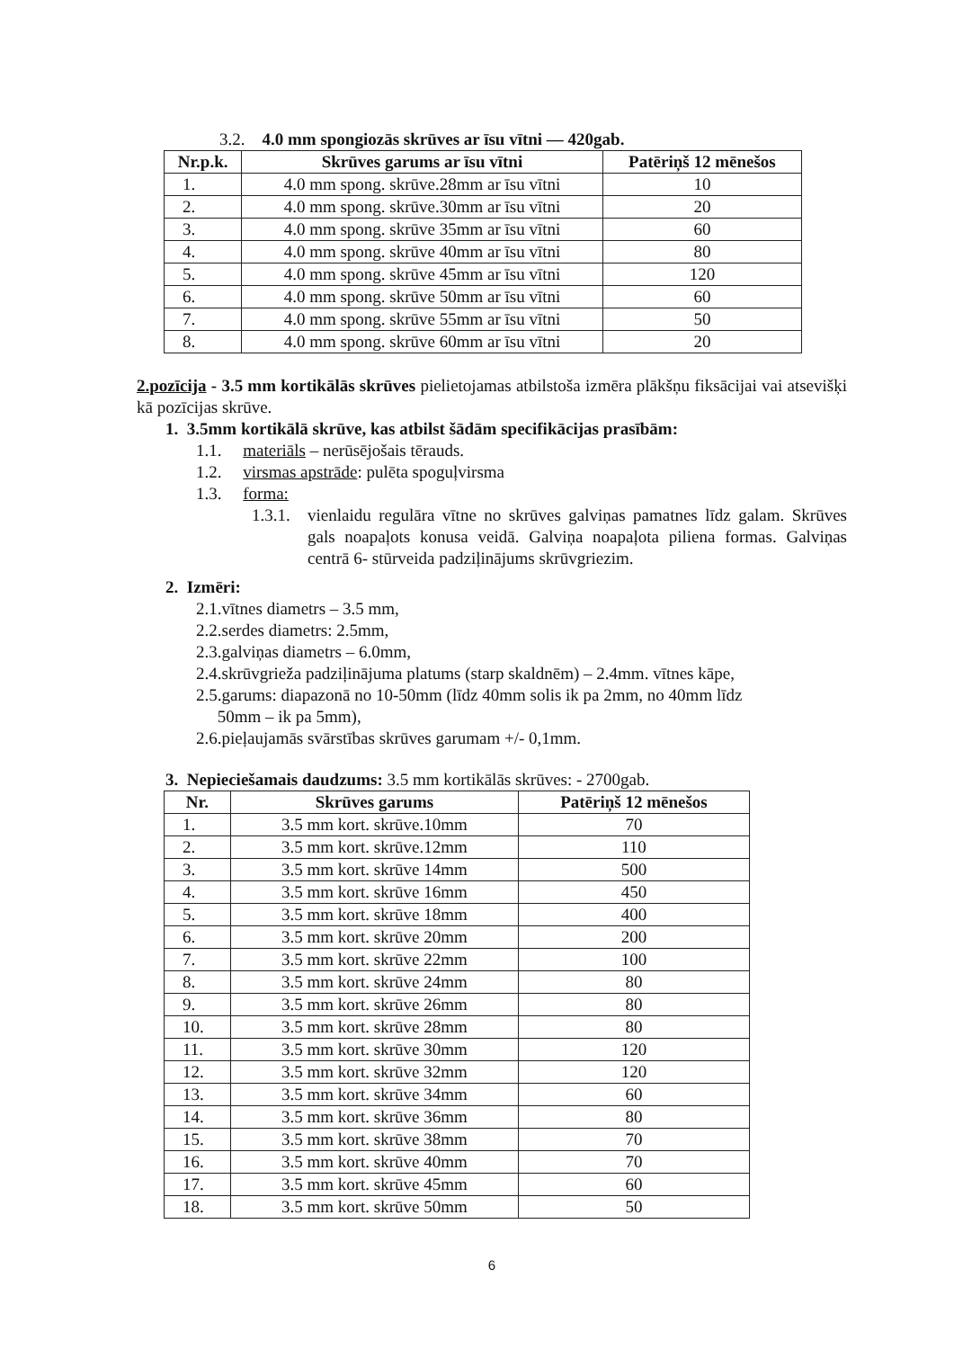3.2. 4.0 mm spongiozās skrūves ar īsu vītni — 420gab.
| Nr.p.k. | Skrūves garums ar īsu vītni | Patēriņš 12 mēnešos |
| --- | --- | --- |
| 1. | 4.0 mm spong. skrūve.28mm ar īsu vītni | 10 |
| 2. | 4.0 mm spong. skrūve.30mm ar īsu vītni | 20 |
| 3. | 4.0 mm spong. skrūve 35mm ar īsu vītni | 60 |
| 4. | 4.0 mm spong. skrūve 40mm ar īsu vītni | 80 |
| 5. | 4.0 mm spong. skrūve 45mm ar īsu vītni | 120 |
| 6. | 4.0 mm spong. skrūve 50mm ar īsu vītni | 60 |
| 7. | 4.0 mm spong. skrūve 55mm ar īsu vītni | 50 |
| 8. | 4.0 mm spong. skrūve 60mm ar īsu vītni | 20 |
2.pozīcija - 3.5 mm kortikālās skrūves pielietojamas atbilstoša izmēra plākšņu fiksācijai vai atsevišķi kā pozīcijas skrūve.
1. 3.5mm kortikālā skrūve, kas atbilst šādām specifikācijas prasībām:
1.1. materiāls – nerūsējošais tērauds.
1.2. virsmas apstrāde: pulēta spoguļvirsma
1.3. forma:
1.3.1. vienlaidu regulāra vītne no skrūves galviņas pamatnes līdz galam. Skrūves gals noapaļots konusa veidā. Galviņa noapaļota piliena formas. Galviņas centrā 6- stūrveida padziļinājums skrūvgriezim.
2. Izmēri:
2.1.vītnes diametrs – 3.5 mm,
2.2.serdes diametrs: 2.5mm,
2.3.galviņas diametrs – 6.0mm,
2.4.skrūvgrieža padziļinājuma platums (starp skaldnēm) – 2.4mm. vītnes kāpe,
2.5.garums: diapazonā no 10-50mm (līdz 40mm solis ik pa 2mm, no 40mm līdz
50mm – ik pa 5mm),
2.6.pieļaujamās svārstības skrūves garumam +/- 0,1mm.
3. Nepieciešamais daudzums: 3.5 mm kortikālās skrūves: - 2700gab.
| Nr. | Skrūves garums | Patēriņš 12 mēnešos |
| --- | --- | --- |
| 1. | 3.5 mm kort. skrūve.10mm | 70 |
| 2. | 3.5 mm kort. skrūve.12mm | 110 |
| 3. | 3.5 mm kort. skrūve 14mm | 500 |
| 4. | 3.5 mm kort. skrūve 16mm | 450 |
| 5. | 3.5 mm kort. skrūve 18mm | 400 |
| 6. | 3.5 mm kort. skrūve 20mm | 200 |
| 7. | 3.5 mm kort. skrūve 22mm | 100 |
| 8. | 3.5 mm kort. skrūve 24mm | 80 |
| 9. | 3.5 mm kort. skrūve 26mm | 80 |
| 10. | 3.5 mm kort. skrūve 28mm | 80 |
| 11. | 3.5 mm kort. skrūve 30mm | 120 |
| 12. | 3.5 mm kort. skrūve 32mm | 120 |
| 13. | 3.5 mm kort. skrūve 34mm | 60 |
| 14. | 3.5 mm kort. skrūve 36mm | 80 |
| 15. | 3.5 mm kort. skrūve 38mm | 70 |
| 16. | 3.5 mm kort. skrūve 40mm | 70 |
| 17. | 3.5 mm kort. skrūve 45mm | 60 |
| 18. | 3.5 mm kort. skrūve 50mm | 50 |
6